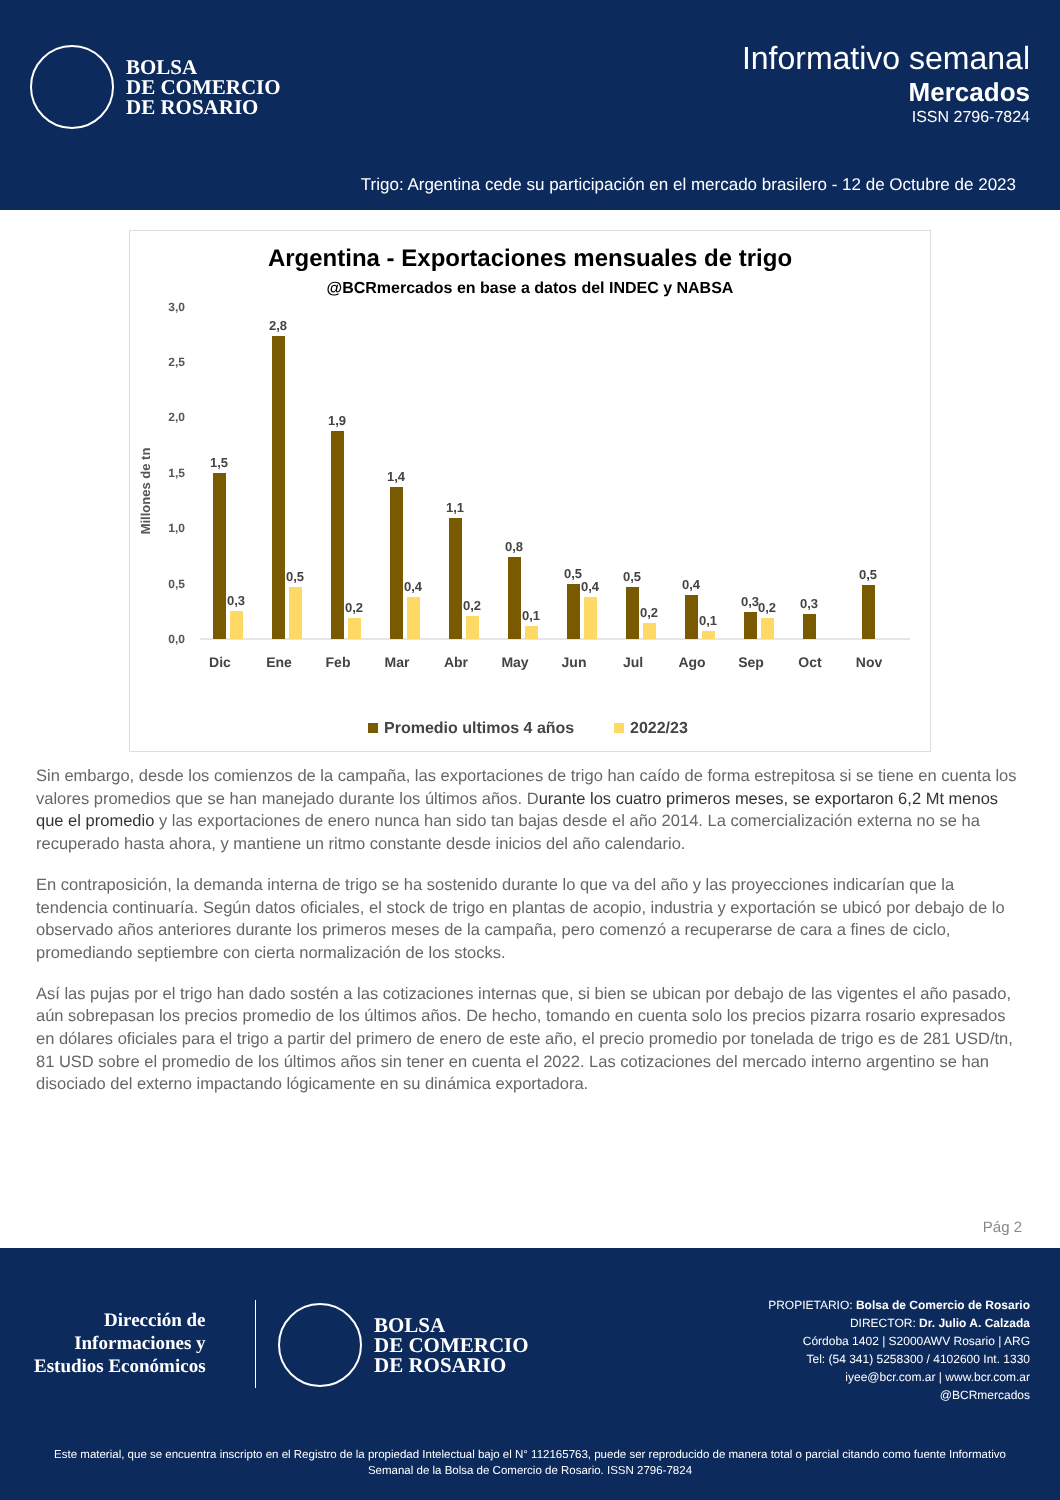BOLSA
DE COMERCIO
DE ROSARIO
Informativo semanal
Mercados
ISSN 2796-7824
Trigo: Argentina cede su participación en el mercado brasilero - 12 de Octubre de 2023
Argentina - Exportaciones mensuales de trigo
@BCRmercados en base a datos del INDEC y NABSA
Millones de tn
3,0
2,5
2,0
1,5
1,0
0,5
0,0
Dic
Ene
Feb
Mar
Abr
May
Jun
Jul
Ago
Sep
Oct
Nov
1,5
2,8
1,9
1,4
1,1
0,8
0,5
0,5
0,4
0,3
0,3
0,5
0,3
0,5
0,2
0,4
0,2
0,1
0,4
0,2
0,1
0,2
Promedio ultimos 4 años
2022/23
Sin embargo, desde los comienzos de la campaña, las exportaciones de trigo han caído de forma estrepitosa si se tiene en cuenta los valores promedios que se han manejado durante los últimos años. Durante los cuatro primeros meses, se exportaron 6,2 Mt menos que el promedio y las exportaciones de enero nunca han sido tan bajas desde el año 2014. La comercialización externa no se ha recuperado hasta ahora, y mantiene un ritmo constante desde inicios del año calendario.
En contraposición, la demanda interna de trigo se ha sostenido durante lo que va del año y las proyecciones indicarían que la tendencia continuaría. Según datos oficiales, el stock de trigo en plantas de acopio, industria y exportación se ubicó por debajo de lo observado años anteriores durante los primeros meses de la campaña, pero comenzó a recuperarse de cara a fines de ciclo, promediando septiembre con cierta normalización de los stocks.
Así las pujas por el trigo han dado sostén a las cotizaciones internas que, si bien se ubican por debajo de las vigentes el año pasado, aún sobrepasan los precios promedio de los últimos años. De hecho, tomando en cuenta solo los precios pizarra rosario expresados en dólares oficiales para el trigo a partir del primero de enero de este año, el precio promedio por tonelada de trigo es de 281 USD/tn, 81 USD sobre el promedio de los últimos años sin tener en cuenta el 2022. Las cotizaciones del mercado interno argentino se han disociado del externo impactando lógicamente en su dinámica exportadora.
Pág 2
Dirección de
Informaciones y
Estudios Económicos
BOLSA
DE COMERCIO
DE ROSARIO
PROPIETARIO: Bolsa de Comercio de Rosario
DIRECTOR: Dr. Julio A. Calzada
Córdoba 1402 | S2000AWV Rosario | ARG
Tel: (54 341) 5258300 / 4102600 Int. 1330
iyee@bcr.com.ar | www.bcr.com.ar
@BCRmercados
Este material, que se encuentra inscripto en el Registro de la propiedad Intelectual bajo el N° 112165763, puede ser reproducido de manera total o parcial citando como fuente Informativo Semanal de la Bolsa de Comercio de Rosario. ISSN 2796-7824